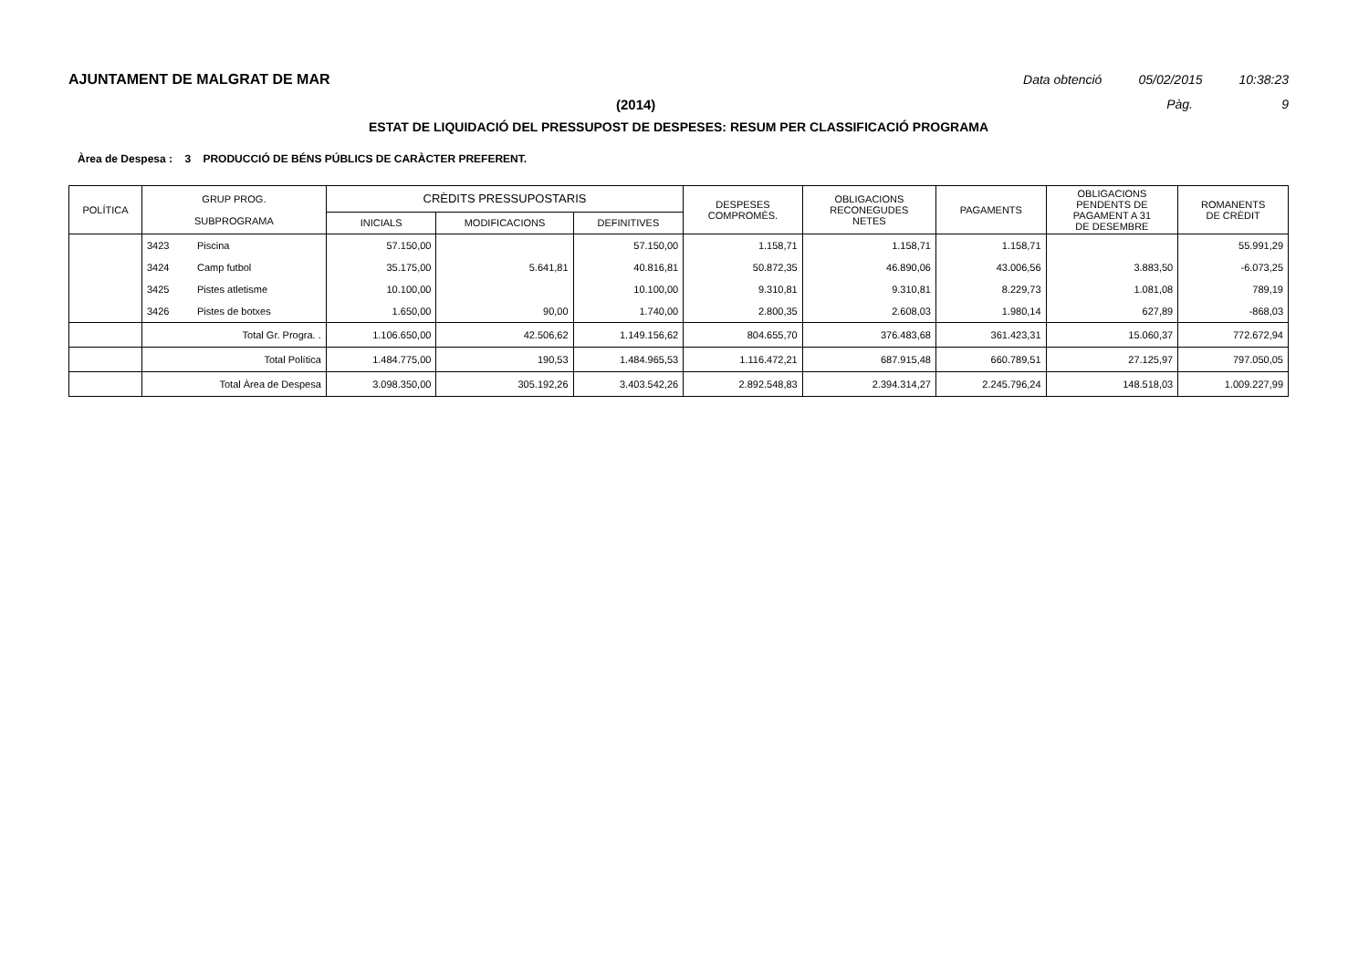AJUNTAMENT DE MALGRAT DE MAR Data obtenció 05/02/2015 10:38:23
(2014) Pàg. 9
ESTAT DE LIQUIDACIÓ DEL PRESSUPOST DE DESPESES: RESUM PER CLASSIFICACIÓ PROGRAMA
Àrea de Despesa : 3 PRODUCCIÓ DE BÉNS PÚBLICS DE CARÀCTER PREFERENT.
| POLÍTICA | GRUP PROG. SUBPROGRAMA | | CRÈDITS PRESSUPOSTARIS | | | DESPESES COMPROMÈS. | OBLIGACIONS RECONEGUDES NETES | PAGAMENTS | OBLIGACIONS PENDENTS DE PAGAMENT A 31 DE DESEMBRE | ROMANENTS DE CRÈDIT |
| --- | --- | --- | --- | --- | --- | --- | --- | --- | --- | --- |
| | | | INICIALS | MODIFICACIONS | DEFINITIVES | | | | | |
| | 3423 | Piscina | 57.150,00 | | 57.150,00 | 1.158,71 | 1.158,71 | 1.158,71 | | 55.991,29 |
| | 3424 | Camp futbol | 35.175,00 | 5.641,81 | 40.816,81 | 50.872,35 | 46.890,06 | 43.006,56 | 3.883,50 | -6.073,25 |
| | 3425 | Pistes atletisme | 10.100,00 | | 10.100,00 | 9.310,81 | 9.310,81 | 8.229,73 | 1.081,08 | 789,19 |
| | 3426 | Pistes de botxes | 1.650,00 | 90,00 | 1.740,00 | 2.800,35 | 2.608,03 | 1.980,14 | 627,89 | -868,03 |
| | Total Gr. Progra. . | | 1.106.650,00 | 42.506,62 | 1.149.156,62 | 804.655,70 | 376.483,68 | 361.423,31 | 15.060,37 | 772.672,94 |
| | Total Política | | 1.484.775,00 | 190,53 | 1.484.965,53 | 1.116.472,21 | 687.915,48 | 660.789,51 | 27.125,97 | 797.050,05 |
| | Total Àrea de Despesa | | 3.098.350,00 | 305.192,26 | 3.403.542,26 | 2.892.548,83 | 2.394.314,27 | 2.245.796,24 | 148.518,03 | 1.009.227,99 |